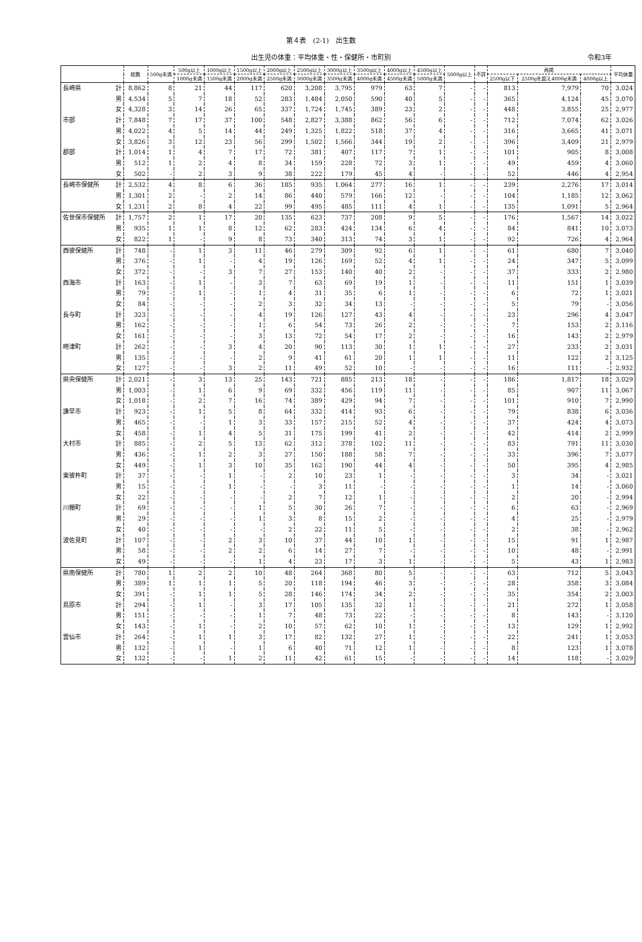第４表　(2-1)　出生数
出生児の体重：平均体重・性・保健所・市町別 令和3年
| | | 総数 | 500g未満 | 500g以上 | 1000g以上 | 1500g以上 | 2000g以上 | 2500g以上 | 3000g以上 | 3500g以上 | 4000g以上 | 4500g以上 | 5000g以上 | 不詳 | 再掲 | | | 平均体重 |
| --- | --- | --- | --- | --- | --- | --- | --- | --- | --- | --- | --- | --- | --- | --- | --- | --- | --- | --- |
| | | | | 1000g未満 | 1500g未満 | 2000g未満 | 2500g未満 | 3000g未満 | 3500g未満 | 4000g未満 | 4500g未満 | 5000g未満 | | | 2500g以下 | 2500gを超え4000g未満 | 4000g以上 | |
| 長崎県 | 計 | 8,862 | 8 | 21 | 44 | 117 | 620 | 3,208 | 3,795 | 979 | 63 | 7 | - | - | 813 | 7,979 | 70 | 3,024 |
| | 男 | 4,534 | 5 | 7 | 18 | 52 | 283 | 1,484 | 2,050 | 590 | 40 | 5 | - | - | 365 | 4,124 | 45 | 3,070 |
| | 女 | 4,328 | 3 | 14 | 26 | 65 | 337 | 1,724 | 1,745 | 389 | 23 | 2 | - | - | 448 | 3,855 | 25 | 2,977 |
| 市部 | 計 | 7,848 | 7 | 17 | 37 | 100 | 548 | 2,827 | 3,388 | 862 | 56 | 6 | - | - | 712 | 7,074 | 62 | 3,026 |
| | 男 | 4,022 | 4 | 5 | 14 | 44 | 249 | 1,325 | 1,822 | 518 | 37 | 4 | - | - | 316 | 3,665 | 41 | 3,071 |
| | 女 | 3,826 | 3 | 12 | 23 | 56 | 299 | 1,502 | 1,566 | 344 | 19 | 2 | - | - | 396 | 3,409 | 21 | 2,979 |
| 郡部 | 計 | 1,014 | 1 | 4 | 7 | 17 | 72 | 381 | 407 | 117 | 7 | 1 | - | - | 101 | 905 | 8 | 3,008 |
| | 男 | 512 | 1 | 2 | 4 | 8 | 34 | 159 | 228 | 72 | 3 | 1 | - | - | 49 | 459 | 4 | 3,060 |
| | 女 | 502 | - | 2 | 3 | 9 | 38 | 222 | 179 | 45 | 4 | - | - | - | 52 | 446 | 4 | 2,954 |
| 長崎市保健所 | 計 | 2,532 | 4 | 8 | 6 | 36 | 185 | 935 | 1,064 | 277 | 16 | 1 | - | - | 239 | 2,276 | 17 | 3,014 |
| | 男 | 1,301 | 2 | - | 2 | 14 | 86 | 440 | 579 | 166 | 12 | - | - | - | 104 | 1,185 | 12 | 3,062 |
| | 女 | 1,231 | 2 | 8 | 4 | 22 | 99 | 495 | 485 | 111 | 4 | 1 | - | - | 135 | 1,091 | 5 | 2,964 |
| 佐世保市保健所 | 計 | 1,757 | 2 | 1 | 17 | 20 | 135 | 623 | 737 | 208 | 9 | 5 | - | - | 176 | 1,567 | 14 | 3,022 |
| | 男 | 935 | 1 | 1 | 8 | 12 | 62 | 283 | 424 | 134 | 6 | 4 | - | - | 84 | 841 | 10 | 3,073 |
| | 女 | 822 | 1 | - | 9 | 8 | 73 | 340 | 313 | 74 | 3 | 1 | - | - | 92 | 726 | 4 | 2,964 |
| 西彼保健所 | 計 | 748 | - | 1 | 3 | 11 | 46 | 279 | 309 | 92 | 6 | 1 | - | - | 61 | 680 | 7 | 3,040 |
| | 男 | 376 | - | 1 | - | 4 | 19 | 126 | 169 | 52 | 4 | 1 | - | - | 24 | 347 | 5 | 3,099 |
| | 女 | 372 | - | - | 3 | 7 | 27 | 153 | 140 | 40 | 2 | - | - | - | 37 | 333 | 2 | 2,980 |
| 西海市 | 計 | 163 | - | 1 | - | 3 | 7 | 63 | 69 | 19 | 1 | - | - | - | 11 | 151 | 1 | 3,039 |
| | 男 | 79 | - | 1 | - | 1 | 4 | 31 | 35 | 6 | 1 | - | - | - | 6 | 72 | 1 | 3,021 |
| | 女 | 84 | - | - | - | 2 | 3 | 32 | 34 | 13 | - | - | - | - | 5 | 79 | - | 3,056 |
| 長与町 | 計 | 323 | - | - | - | 4 | 19 | 126 | 127 | 43 | 4 | - | - | - | 23 | 296 | 4 | 3,047 |
| | 男 | 162 | - | - | - | 1 | 6 | 54 | 73 | 26 | 2 | - | - | - | 7 | 153 | 2 | 3,116 |
| | 女 | 161 | - | - | - | 3 | 13 | 72 | 54 | 17 | 2 | - | - | - | 16 | 143 | 2 | 2,979 |
| 時津町 | 計 | 262 | - | - | 3 | 4 | 20 | 90 | 113 | 30 | 1 | 1 | - | - | 27 | 233 | 2 | 3,031 |
| | 男 | 135 | - | - | - | 2 | 9 | 41 | 61 | 20 | 1 | 1 | - | - | 11 | 122 | 2 | 3,125 |
| | 女 | 127 | - | - | 3 | 2 | 11 | 49 | 52 | 10 | - | - | - | - | 16 | 111 | - | 2,932 |
| 県央保健所 | 計 | 2,021 | - | 3 | 13 | 25 | 143 | 721 | 885 | 213 | 18 | - | - | - | 186 | 1,817 | 18 | 3,029 |
| | 男 | 1,003 | - | 1 | 6 | 9 | 69 | 332 | 456 | 119 | 11 | - | - | - | 85 | 907 | 11 | 3,067 |
| | 女 | 1,018 | - | 2 | 7 | 16 | 74 | 389 | 429 | 94 | 7 | - | - | - | 101 | 910 | 7 | 2,990 |
| 諫早市 | 計 | 923 | - | 1 | 5 | 8 | 64 | 332 | 414 | 93 | 6 | - | - | - | 79 | 838 | 6 | 3,036 |
| | 男 | 465 | - | - | 1 | 3 | 33 | 157 | 215 | 52 | 4 | - | - | - | 37 | 424 | 4 | 3,073 |
| | 女 | 458 | - | 1 | 4 | 5 | 31 | 175 | 199 | 41 | 2 | - | - | - | 42 | 414 | 2 | 2,999 |
| 大村市 | 計 | 885 | - | 2 | 5 | 13 | 62 | 312 | 378 | 102 | 11 | - | - | - | 83 | 791 | 11 | 3,030 |
| | 男 | 436 | - | 1 | 2 | 3 | 27 | 150 | 188 | 58 | 7 | - | - | - | 33 | 396 | 7 | 3,077 |
| | 女 | 449 | - | 1 | 3 | 10 | 35 | 162 | 190 | 44 | 4 | - | - | - | 50 | 395 | 4 | 2,985 |
| 東彼杵町 | 計 | 37 | - | - | 1 | - | 2 | 10 | 23 | 1 | - | - | - | - | 3 | 34 | - | 3,021 |
| | 男 | 15 | - | - | 1 | - | - | 3 | 11 | - | - | - | - | - | 1 | 14 | - | 3,060 |
| | 女 | 22 | - | - | - | - | 2 | 7 | 12 | 1 | - | - | - | - | 2 | 20 | - | 2,994 |
| 川棚町 | 計 | 69 | - | - | - | 1 | 5 | 30 | 26 | 7 | - | - | - | - | 6 | 63 | - | 2,969 |
| | 男 | 29 | - | - | - | 1 | 3 | 8 | 15 | 2 | - | - | - | - | 4 | 25 | - | 2,979 |
| | 女 | 40 | - | - | - | - | 2 | 22 | 11 | 5 | - | - | - | - | 2 | 38 | - | 2,962 |
| 波佐見町 | 計 | 107 | - | - | 2 | 3 | 10 | 37 | 44 | 10 | 1 | - | - | - | 15 | 91 | 1 | 2,987 |
| | 男 | 58 | - | - | 2 | 2 | 6 | 14 | 27 | 7 | - | - | - | - | 10 | 48 | - | 2,991 |
| | 女 | 49 | - | - | - | 1 | 4 | 23 | 17 | 3 | 1 | - | - | - | 5 | 43 | 1 | 2,983 |
| 県南保健所 | 計 | 780 | 1 | 2 | 2 | 10 | 48 | 264 | 368 | 80 | 5 | - | - | - | 63 | 712 | 5 | 3,043 |
| | 男 | 389 | 1 | 1 | 1 | 5 | 20 | 118 | 194 | 46 | 3 | - | - | - | 28 | 358 | 3 | 3,084 |
| | 女 | 391 | - | 1 | 1 | 5 | 28 | 146 | 174 | 34 | 2 | - | - | - | 35 | 354 | 2 | 3,003 |
| 島原市 | 計 | 294 | - | 1 | - | 3 | 17 | 105 | 135 | 32 | 1 | - | - | - | 21 | 272 | 1 | 3,058 |
| | 男 | 151 | - | - | - | 1 | 7 | 48 | 73 | 22 | - | - | - | - | 8 | 143 | - | 3,120 |
| | 女 | 143 | - | 1 | - | 2 | 10 | 57 | 62 | 10 | 1 | - | - | - | 13 | 129 | 1 | 2,992 |
| 雲仙市 | 計 | 264 | - | 1 | 1 | 3 | 17 | 82 | 132 | 27 | 1 | - | - | - | 22 | 241 | 1 | 3,053 |
| | 男 | 132 | - | 1 | - | 1 | 6 | 40 | 71 | 12 | 1 | - | - | - | 8 | 123 | 1 | 3,078 |
| | 女 | 132 | - | - | 1 | 2 | 11 | 42 | 61 | 15 | - | - | - | - | 14 | 118 | - | 3,029 |